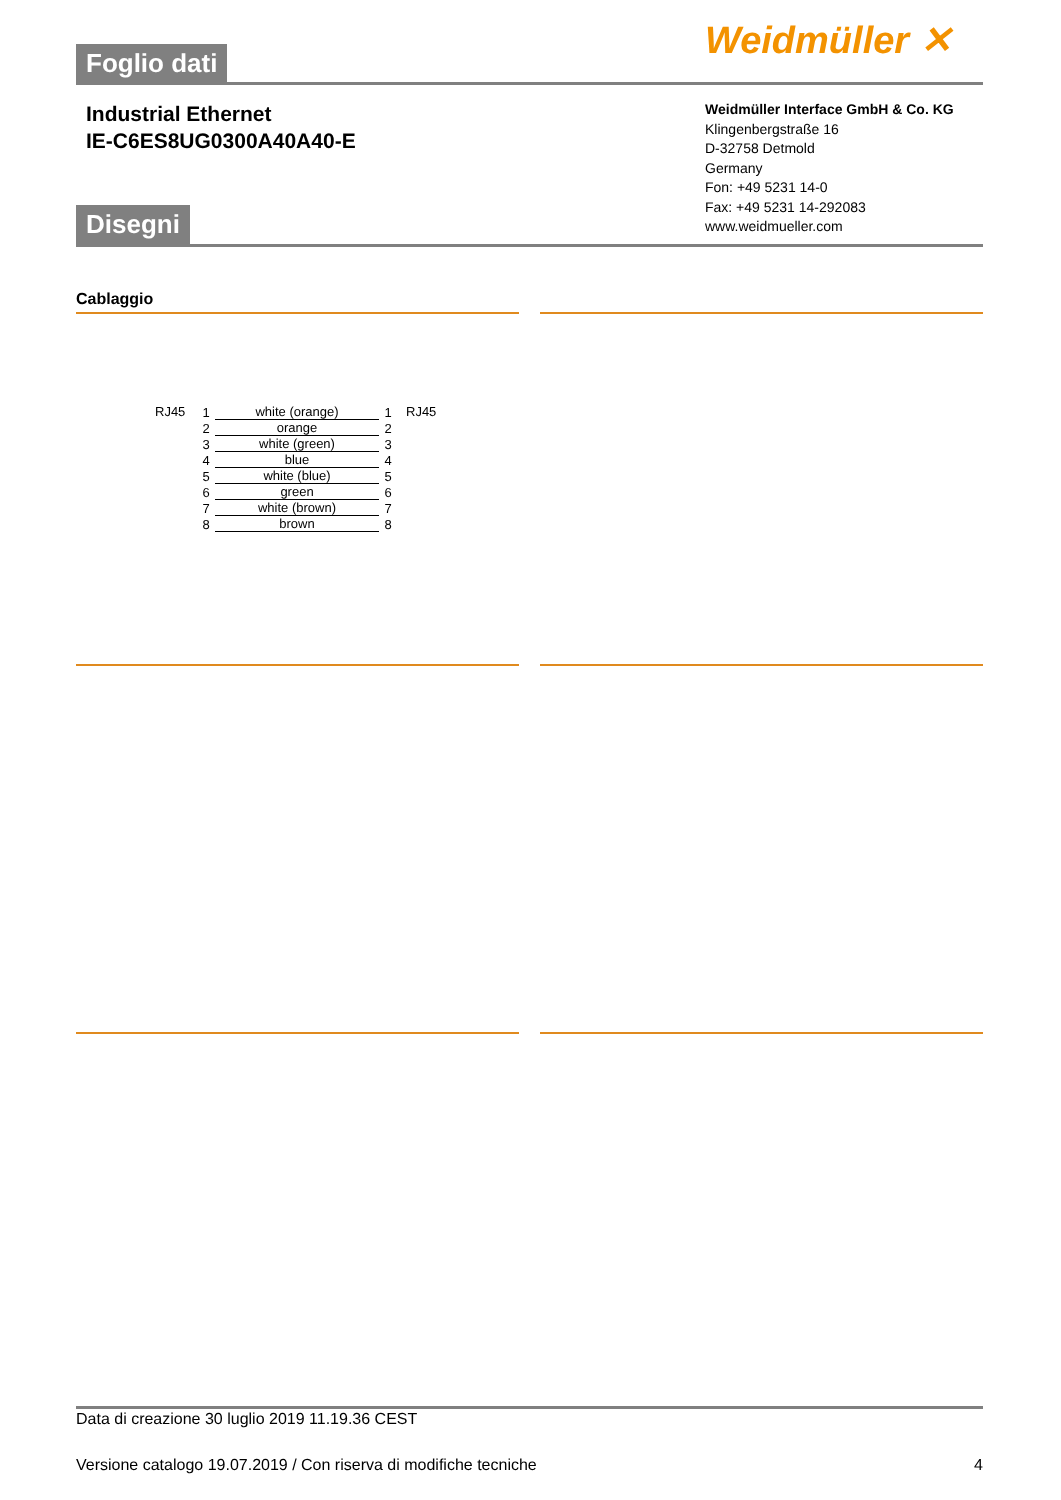Weidmüller ✕
Foglio dati
Industrial Ethernet
IE-C6ES8UG0300A40A40-E
Weidmüller Interface GmbH & Co. KG
Klingenbergstraße 16
D-32758 Detmold
Germany
Fon: +49 5231 14-0
Fax: +49 5231 14-292083
www.weidmueller.com
Disegni
Cablaggio
RJ45
1 white (orange) 1
2 orange 2
3 white (green) 3
4 blue 4
5 white (blue) 5
6 green 6
7 white (brown) 7
8 brown 8
RJ45
Data di creazione 30 luglio 2019 11.19.36 CEST
Versione catalogo 19.07.2019 / Con riserva di modifiche tecniche 4